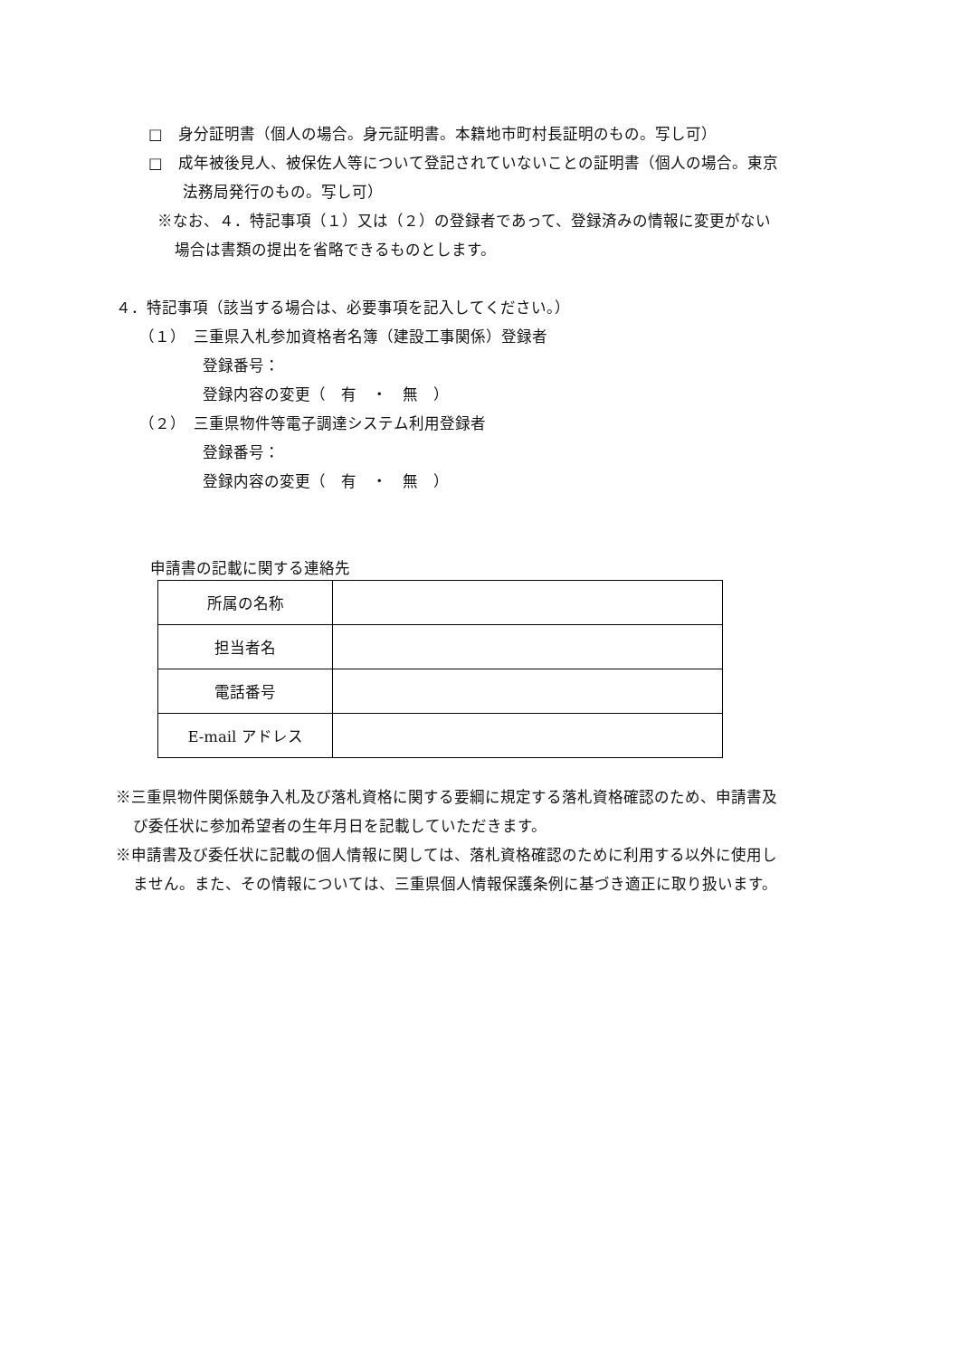□　身分証明書（個人の場合。身元証明書。本籍地市町村長証明のもの。写し可）
□　成年被後見人、被保佐人等について登記されていないことの証明書（個人の場合。東京
法務局発行のもの。写し可）
※なお、４．特記事項（１）又は（２）の登録者であって、登録済みの情報に変更がない
場合は書類の提出を省略できるものとします。
４．特記事項（該当する場合は、必要事項を記入してください。）
（１）　三重県入札参加資格者名簿（建設工事関係）登録者
登録番号：
登録内容の変更（　有　・　無　）
（２）　三重県物件等電子調達システム利用登録者
登録番号：
登録内容の変更（　有　・　無　）
申請書の記載に関する連絡先
| 所属の名称 | |
| 担当者名 | |
| 電話番号 | |
| E-mail アドレス | |
※三重県物件関係競争入札及び落札資格に関する要綱に規定する落札資格確認のため、申請書及
び委任状に参加希望者の生年月日を記載していただきます。
※申請書及び委任状に記載の個人情報に関しては、落札資格確認のために利用する以外に使用し
ません。また、その情報については、三重県個人情報保護条例に基づき適正に取り扱います。